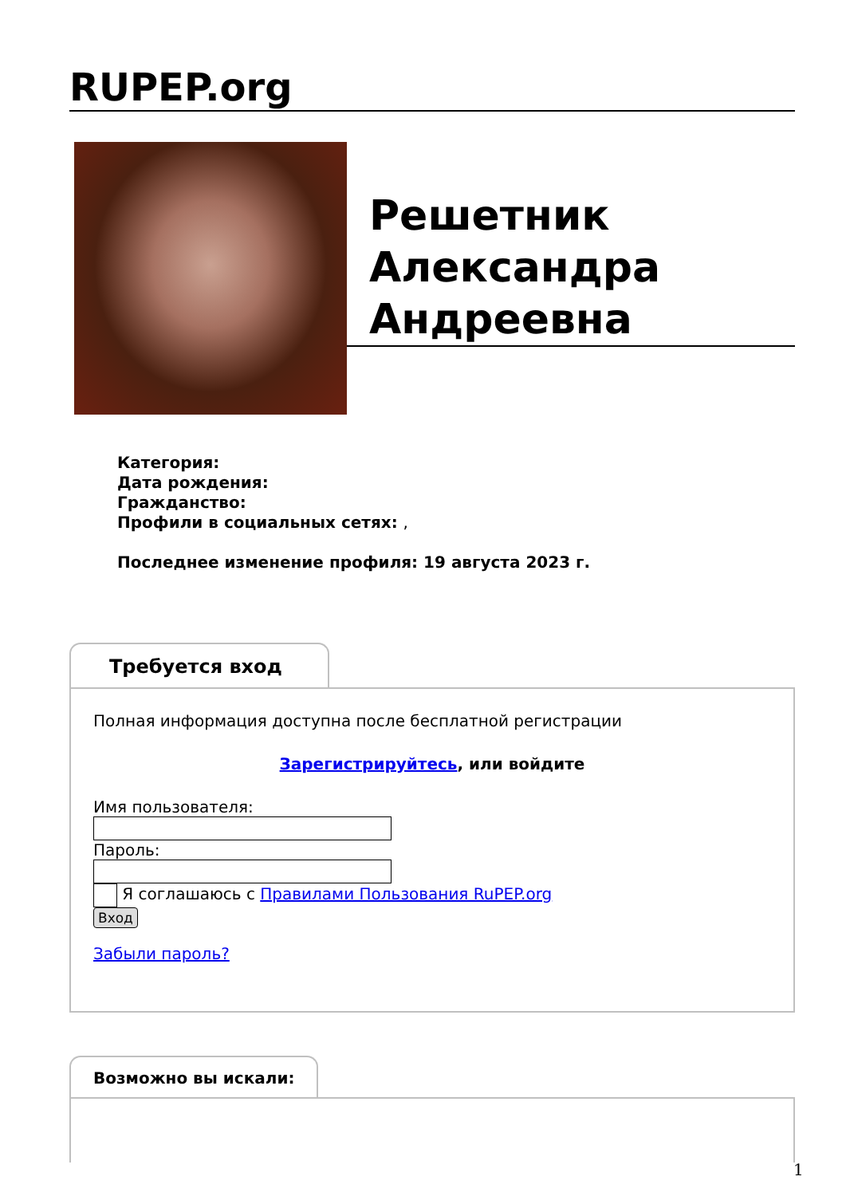RUPEP.org
Решетник
Александра
Андреевна
Категория:
Дата рождения:
Гражданство:
Профили в социальных сетях: ,
Последнее изменение профиля: 19 августа 2023 г.
Требуется вход
Полная информация доступна после бесплатной регистрации
Зарегистрируйтесь, или войдите
Имя пользователя:Пароль:
Я соглашаюсь с Правилами Пользования RuPEP.org
Вход
Забыли пароль?
Возможно вы искали:
1